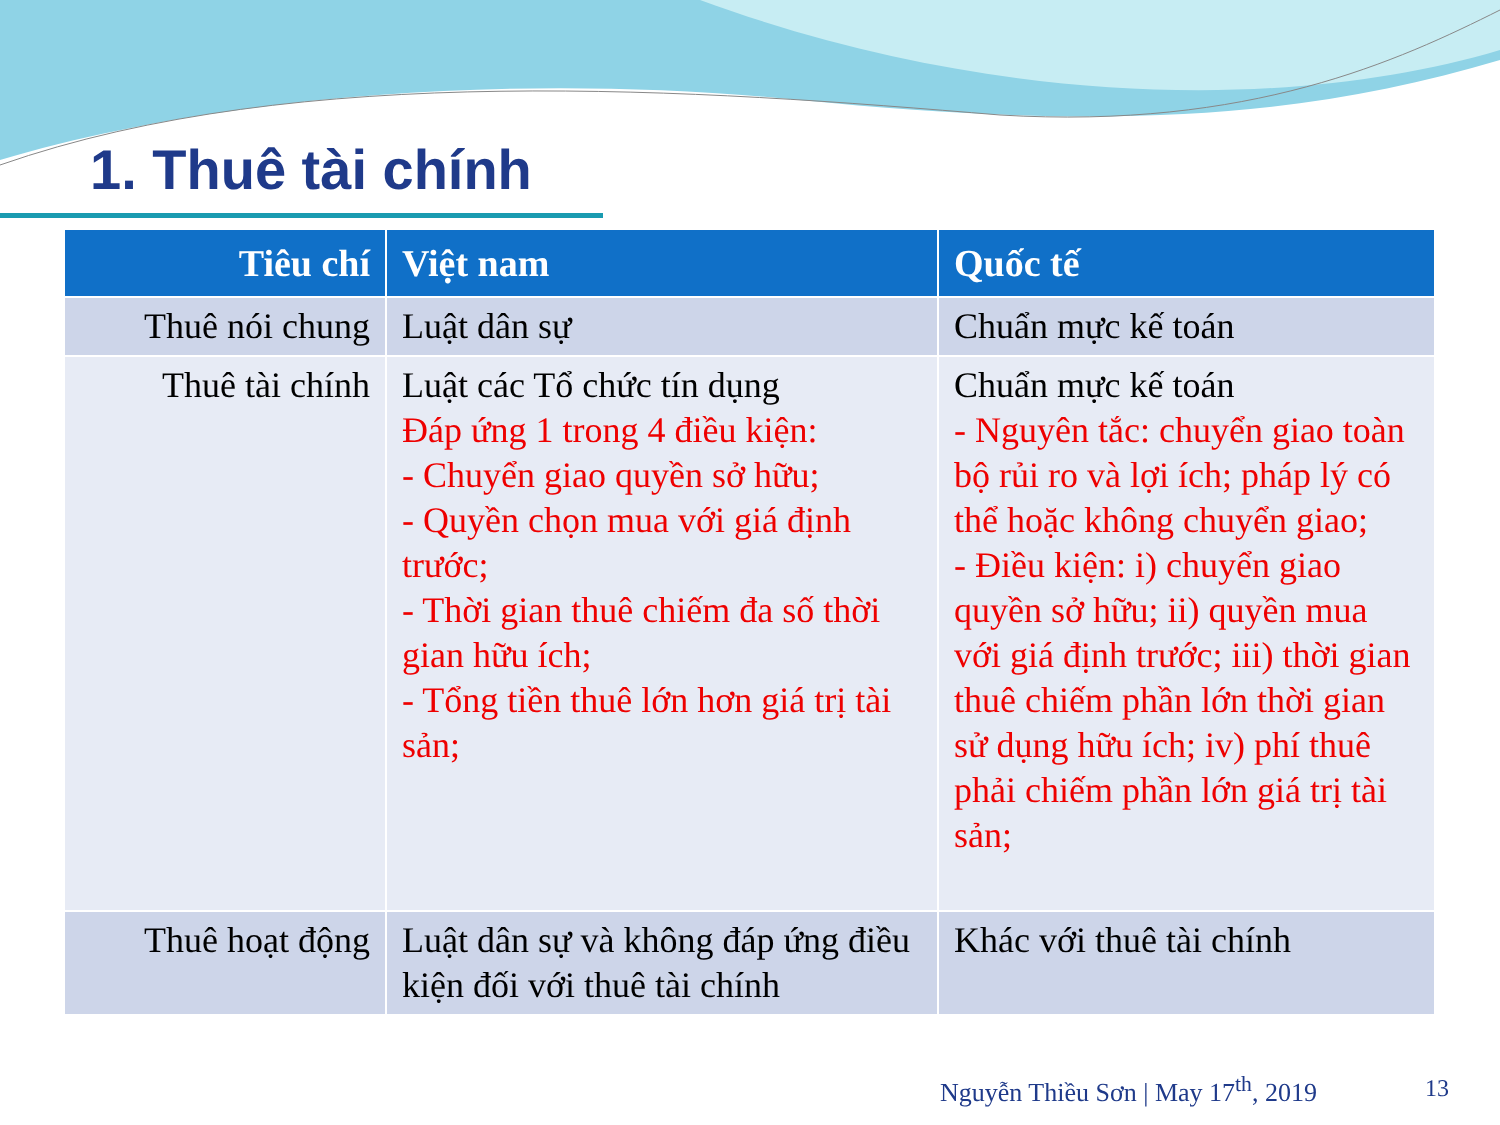1. Thuê tài chính
| Tiêu chí | Việt nam | Quốc tế |
| --- | --- | --- |
| Thuê nói chung | Luật dân sự | Chuẩn mực kế toán |
| Thuê tài chính | Luật các Tổ chức tín dụng Đáp ứng 1 trong 4 điều kiện: - Chuyển giao quyền sở hữu; - Quyền chọn mua với giá định trước; - Thời gian thuê chiếm đa số thời gian hữu ích; - Tổng tiền thuê lớn hơn giá trị tài sản; | Chuẩn mực kế toán - Nguyên tắc: chuyển giao toàn bộ rủi ro và lợi ích; pháp lý có thể hoặc không chuyển giao; - Điều kiện: i) chuyển giao quyền sở hữu; ii) quyền mua với giá định trước; iii) thời gian thuê chiếm phần lớn thời gian sử dụng hữu ích; iv) phí thuê phải chiếm phần lớn giá trị tài sản; |
| Thuê hoạt động | Luật dân sự và không đáp ứng điều kiện đối với thuê tài chính | Khác với thuê tài chính |
Nguyễn Thiều Sơn | May 17<sup>th</sup>, 2019
13